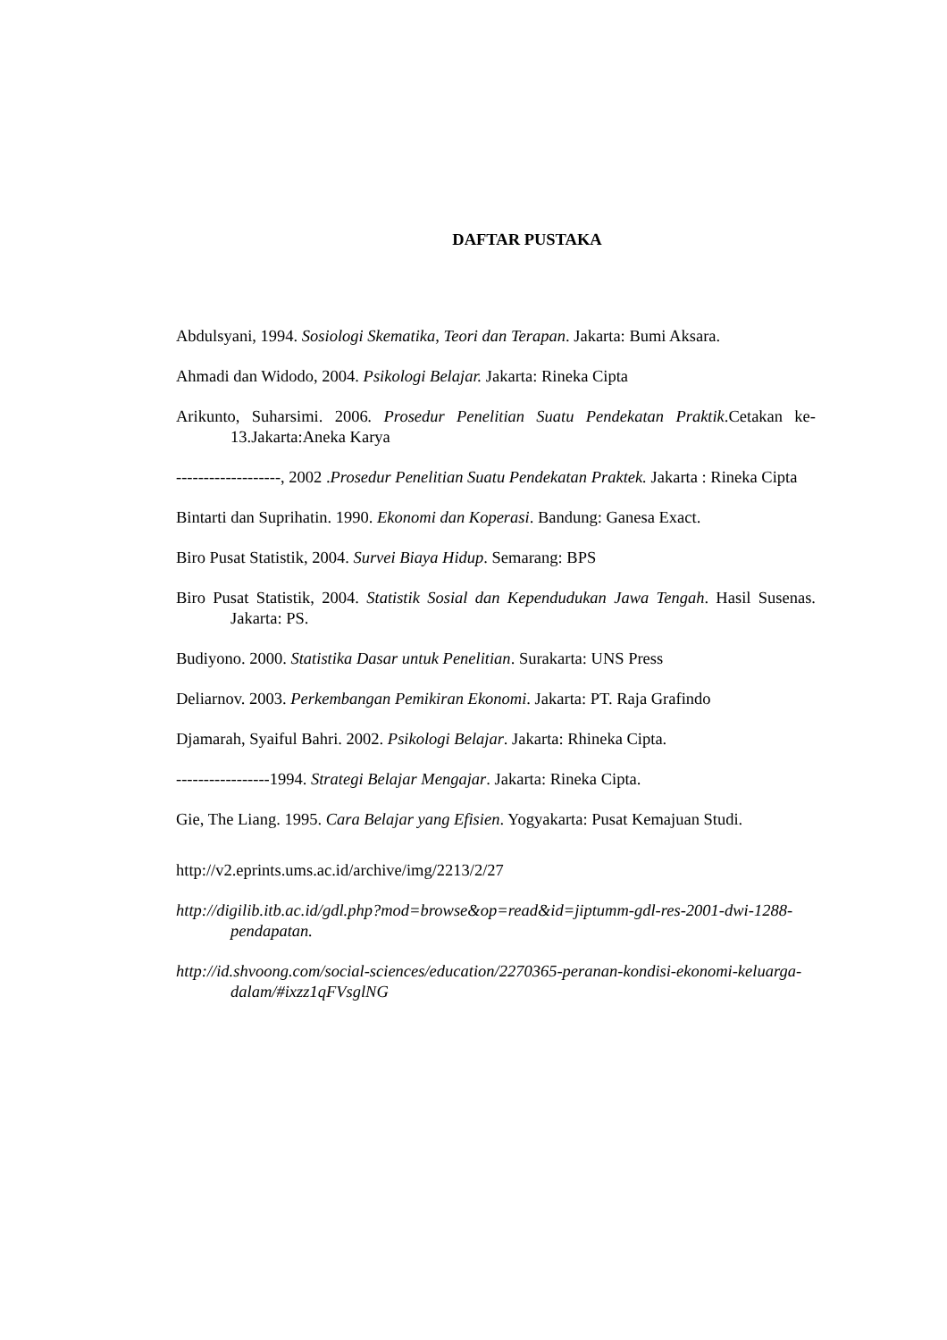DAFTAR PUSTAKA
Abdulsyani, 1994. Sosiologi Skematika, Teori dan Terapan. Jakarta: Bumi Aksara.
Ahmadi dan Widodo, 2004. Psikologi Belajar. Jakarta: Rineka Cipta
Arikunto, Suharsimi. 2006. Prosedur Penelitian Suatu Pendekatan Praktik.Cetakan ke-13.Jakarta:Aneka Karya
-------------------, 2002 .Prosedur Penelitian Suatu Pendekatan Praktek. Jakarta : Rineka Cipta
Bintarti dan Suprihatin. 1990. Ekonomi dan Koperasi. Bandung: Ganesa Exact.
Biro Pusat Statistik, 2004. Survei Biaya Hidup. Semarang: BPS
Biro Pusat Statistik, 2004. Statistik Sosial dan Kependudukan Jawa Tengah. Hasil Susenas. Jakarta: PS.
Budiyono. 2000. Statistika Dasar untuk Penelitian. Surakarta: UNS Press
Deliarnov. 2003. Perkembangan Pemikiran Ekonomi. Jakarta: PT. Raja Grafindo
Djamarah, Syaiful Bahri. 2002. Psikologi Belajar. Jakarta: Rhineka Cipta.
-----------------1994. Strategi Belajar Mengajar. Jakarta: Rineka Cipta.
Gie, The Liang. 1995. Cara Belajar yang Efisien. Yogyakarta: Pusat Kemajuan Studi.
http://v2.eprints.ums.ac.id/archive/img/2213/2/27
http://digilib.itb.ac.id/gdl.php?mod=browse&op=read&id=jiptumm-gdl-res-2001-dwi-1288-pendapatan.
http://id.shvoong.com/social-sciences/education/2270365-peranan-kondisi-ekonomi-keluarga-dalam/#ixzz1qFVsglNG